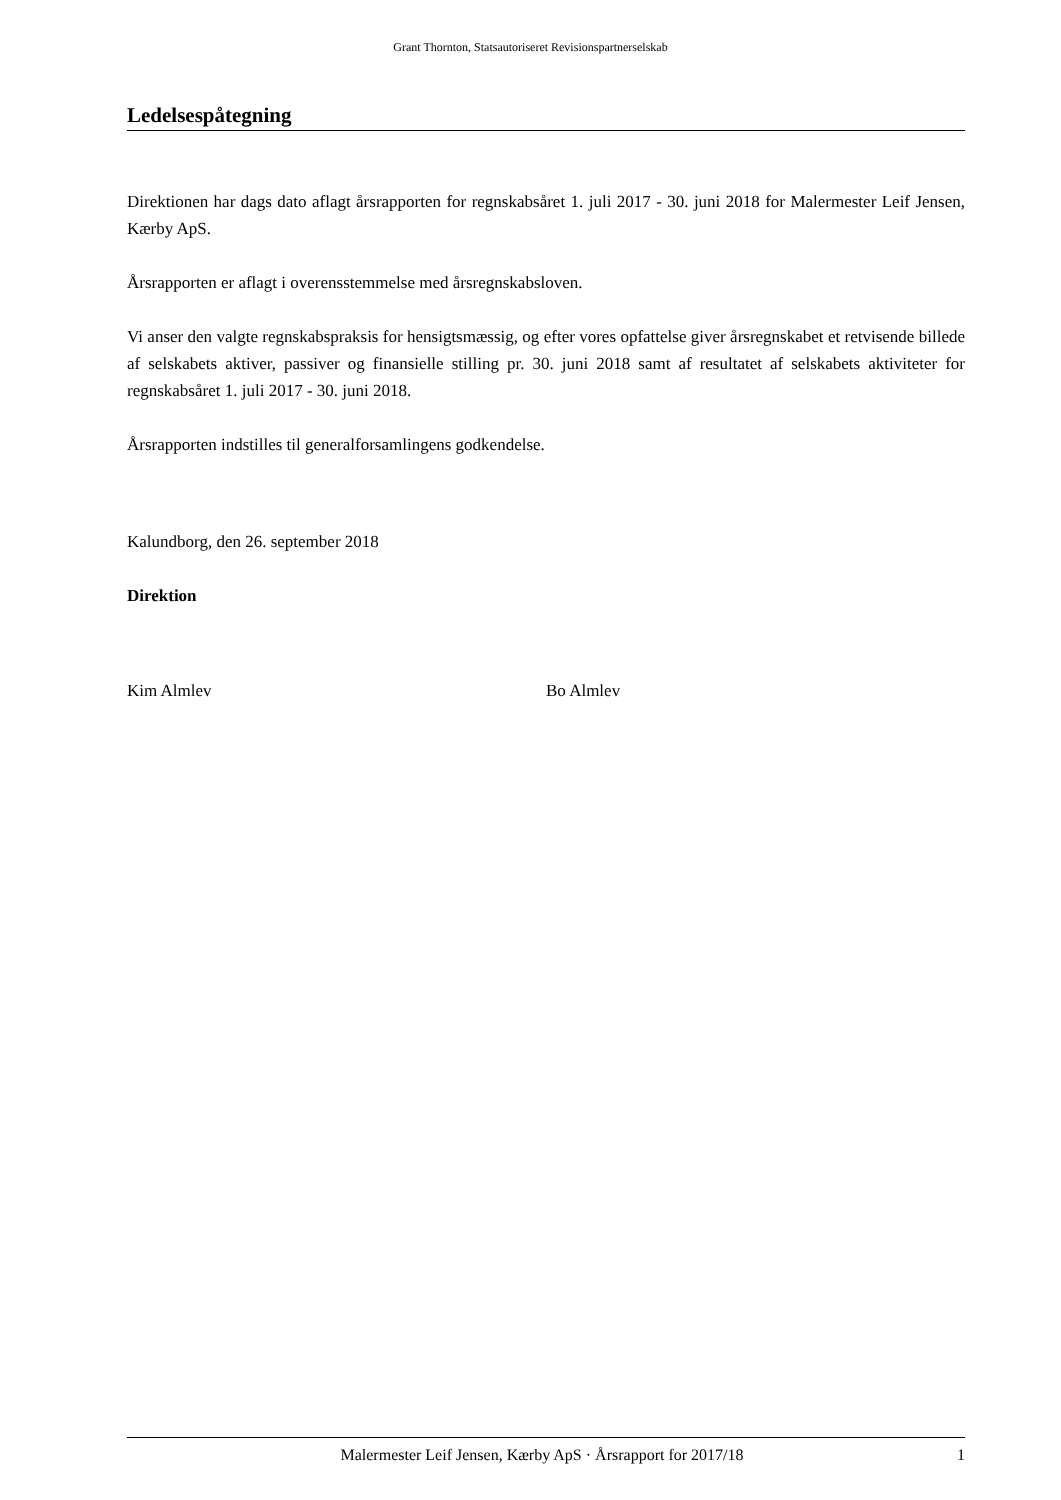Grant Thornton, Statsautoriseret Revisionspartnerselskab
Ledelsespåtegning
Direktionen har dags dato aflagt årsrapporten for regnskabsåret 1. juli 2017 - 30. juni 2018 for Malermester Leif Jensen, Kærby ApS.
Årsrapporten er aflagt i overensstemmelse med årsregnskabsloven.
Vi anser den valgte regnskabspraksis for hensigtsmæssig, og efter vores opfattelse giver årsregnskabet et retvisende billede af selskabets aktiver, passiver og finansielle stilling pr. 30. juni 2018 samt af resultatet af selskabets aktiviteter for regnskabsåret 1. juli 2017 - 30. juni 2018.
Årsrapporten indstilles til generalforsamlingens godkendelse.
Kalundborg, den 26. september 2018
Direktion
Kim Almlev Bo Almlev
Malermester Leif Jensen, Kærby ApS · Årsrapport for 2017/18 1